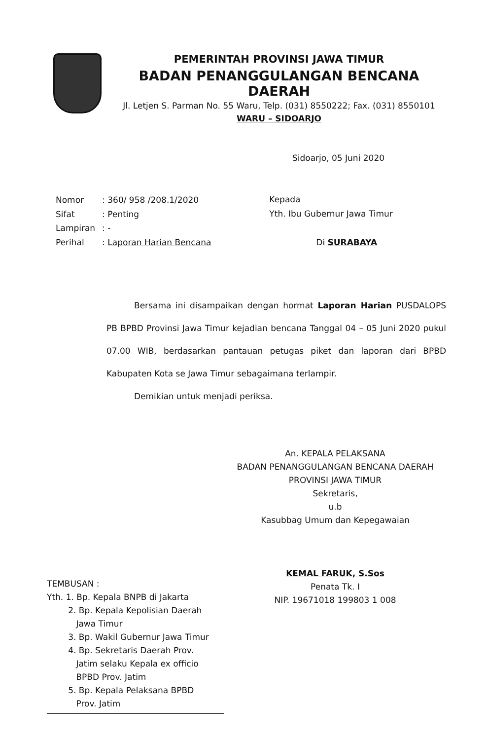PEMERINTAH PROVINSI JAWA TIMUR
BADAN PENANGGULANGAN BENCANA DAERAH
Jl. Letjen S. Parman No. 55 Waru, Telp. (031) 8550222; Fax. (031) 8550101
WARU – SIDOARJO
Sidoarjo, 05 Juni 2020
| Nomor | : 360/ 958 /208.1/2020 |
| Sifat | : Penting |
| Lampiran | : - |
| Perihal | : Laporan Harian Bencana |
Kepada
Yth. Ibu Gubernur Jawa Timur
Di SURABAYA
Bersama ini disampaikan dengan hormat Laporan Harian PUSDALOPS PB BPBD Provinsi Jawa Timur kejadian bencana Tanggal 04 – 05 Juni 2020 pukul 07.00 WIB, berdasarkan pantauan petugas piket dan laporan dari BPBD Kabupaten Kota se Jawa Timur sebagaimana terlampir.
Demikian untuk menjadi periksa.
An. KEPALA PELAKSANA
BADAN PENANGGULANGAN BENCANA DAERAH
PROVINSI JAWA TIMUR
Sekretaris,
u.b
Kasubbag Umum dan Kepegawaian
KEMAL FARUK, S.Sos
Penata Tk. I
NIP. 19671018 199803 1 008
TEMBUSAN :
Yth. 1. Bp. Kepala BNPB di Jakarta
2. Bp. Kepala Kepolisian Daerah
Jawa Timur
3. Bp. Wakil Gubernur Jawa Timur
4. Bp. Sekretaris Daerah Prov.
Jatim selaku Kepala ex officio
BPBD Prov. Jatim
5. Bp. Kepala Pelaksana BPBD
Prov. Jatim